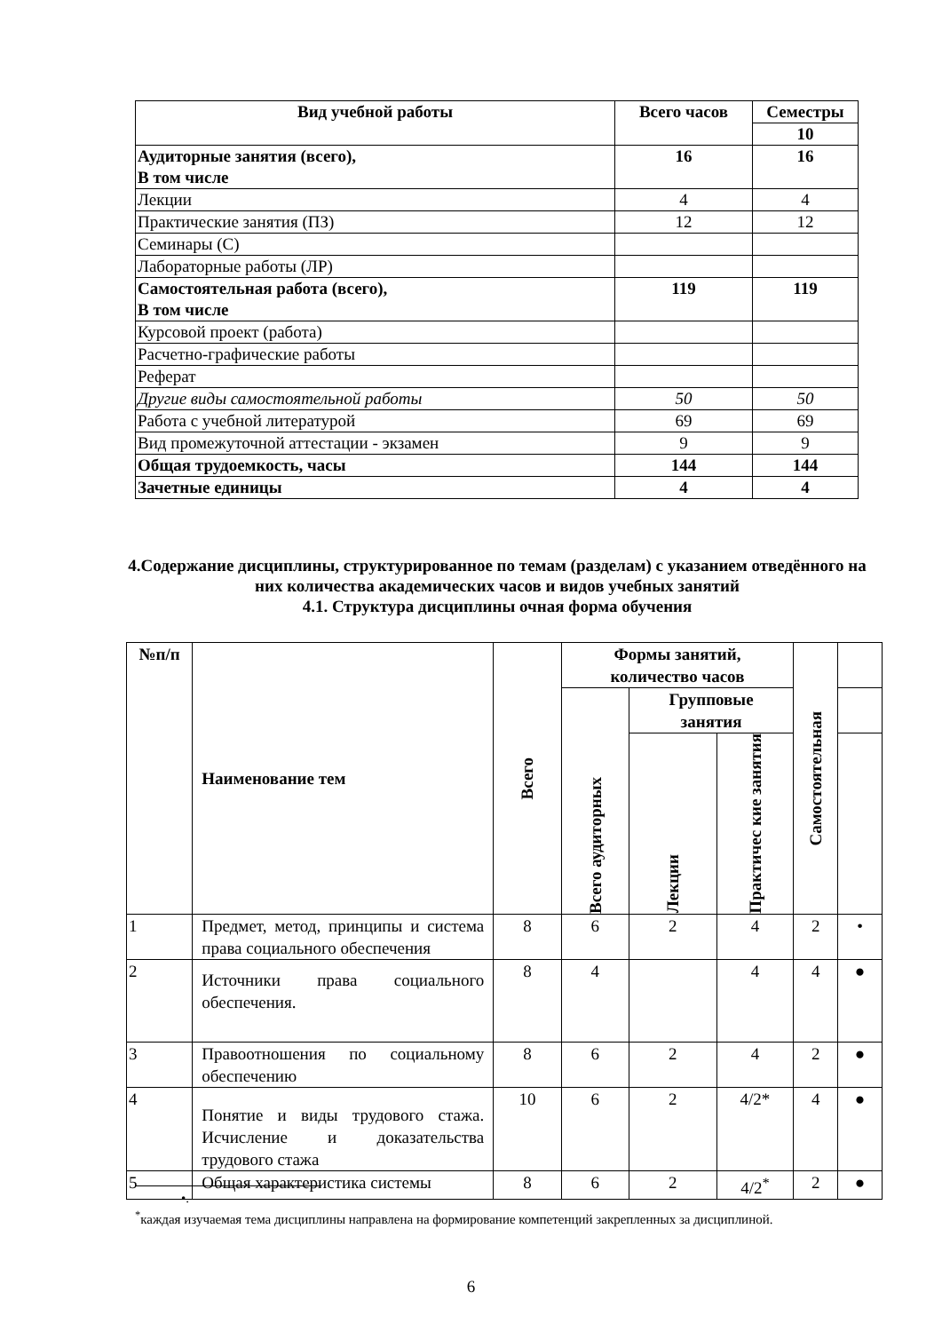| Вид учебной работы | Всего часов | Семестры |
| --- | --- | --- |
| | | 10 |
| Аудиторные занятия (всего), В том числе | 16 | 16 |
| Лекции | 4 | 4 |
| Практические занятия (ПЗ) | 12 | 12 |
| Семинары (С) | | |
| Лабораторные работы (ЛР) | | |
| Самостоятельная работа (всего), В том числе | 119 | 119 |
| Курсовой проект (работа) | | |
| Расчетно-графические работы | | |
| Реферат | | |
| Другие виды самостоятельной работы | 50 | 50 |
| Работа с учебной литературой | 69 | 69 |
| Вид промежуточной аттестации - экзамен | 9 | 9 |
| Общая трудоемкость, часы | 144 | 144 |
| Зачетные единицы | 4 | 4 |
4.Содержание дисциплины, структурированное по темам (разделам) с указанием отведённого на них количества академических часов и видов учебных занятий
4.1. Структура дисциплины очная форма обучения
| №п/п | Наименование тем | Всего | Формы занятий, количество часов | | | Самостоятельная | |
| --- | --- | --- | --- | --- | --- | --- | --- |
| | | | Всего аудиторных | Групповые занятия | | | |
| | | | | Лекции | Практичес кие занятия | | |
| 1 | Предмет, метод, принципы и система права социального обеспечения | 8 | 6 | 2 | 4 | 2 | • |
| 2 | Источники права социального обеспечения. | 8 | 4 | | 4 | 4 | ● |
| 3 | Правоотношения по социальному обеспечению | 8 | 6 | 2 | 4 | 2 | ● |
| 4 | Понятие и виды трудового стажа. Исчисление и доказательства трудового стажа | 10 | 6 | 2 | 4/2* | 4 | ● |
| 5 | Общая характеристика системы | 8 | 6 | 2 | 4/2<sup>*</sup> | 2 | ● |
•.
<sup>*</sup> каждая изучаемая тема дисциплины направлена на формирование компетенций закрепленных за дисциплиной.
6